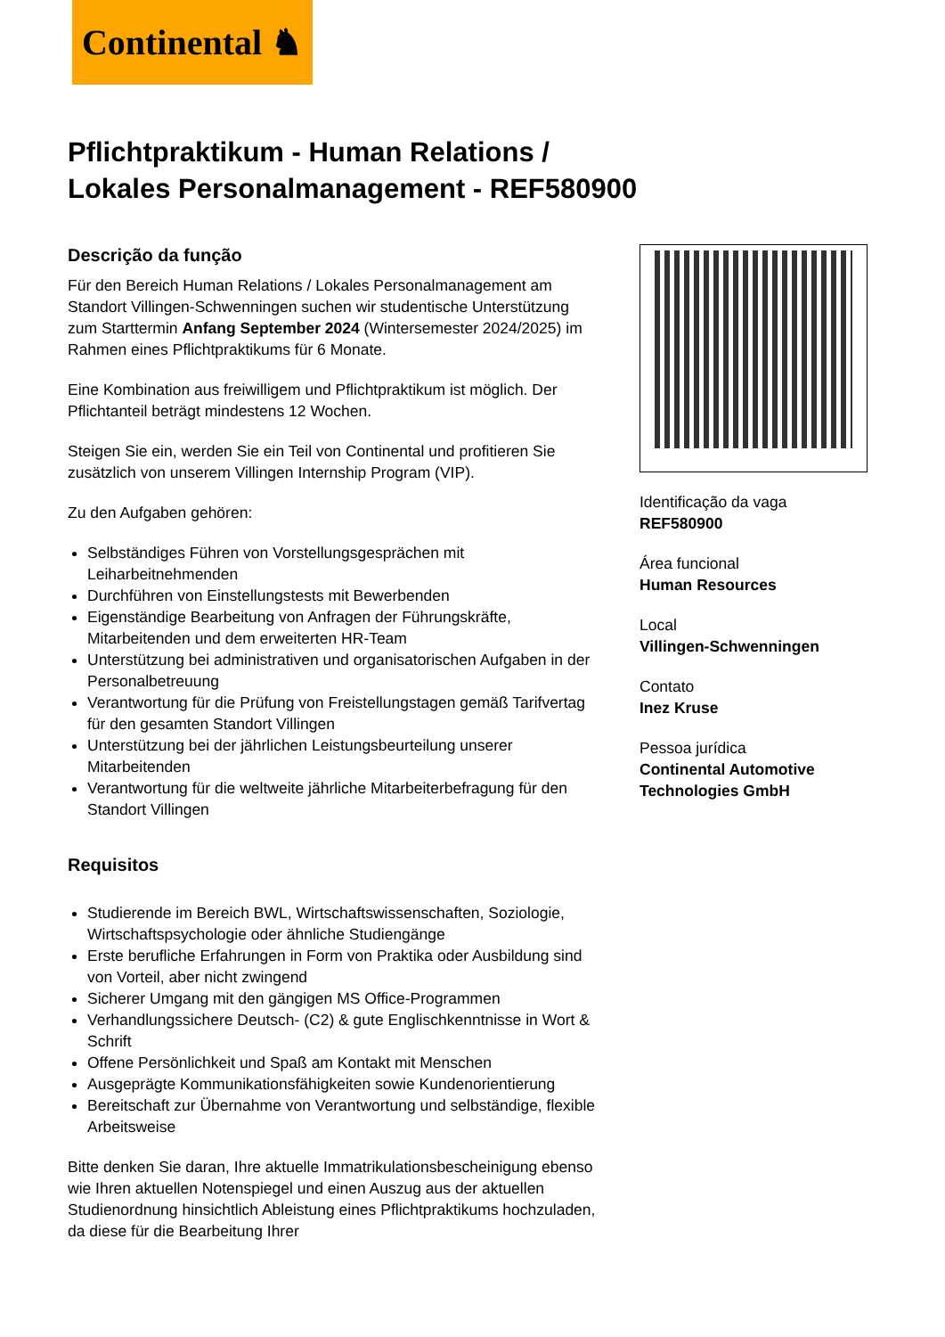Continental ♞
Pflichtpraktikum - Human Relations / Lokales Personalmanagement - REF580900
Descrição da função
Für den Bereich Human Relations / Lokales Personalmanagement am Standort Villingen-Schwenningen suchen wir studentische Unterstützung zum Starttermin Anfang September 2024 (Wintersemester 2024/2025) im Rahmen eines Pflichtpraktikums für 6 Monate.
Eine Kombination aus freiwilligem und Pflichtpraktikum ist möglich. Der Pflichtanteil beträgt mindestens 12 Wochen.
Steigen Sie ein, werden Sie ein Teil von Continental und profitieren Sie zusätzlich von unserem Villingen Internship Program (VIP).
Zu den Aufgaben gehören:
Selbständiges Führen von Vorstellungsgesprächen mit Leiharbeitnehmenden
Durchführen von Einstellungstests mit Bewerbenden
Eigenständige Bearbeitung von Anfragen der Führungskräfte, Mitarbeitenden und dem erweiterten HR-Team
Unterstützung bei administrativen und organisatorischen Aufgaben in der Personalbetreuung
Verantwortung für die Prüfung von Freistellungstagen gemäß Tarifvertag für den gesamten Standort Villingen
Unterstützung bei der jährlichen Leistungsbeurteilung unserer Mitarbeitenden
Verantwortung für die weltweite jährliche Mitarbeiterbefragung für den Standort Villingen
Requisitos
Studierende im Bereich BWL, Wirtschaftswissenschaften, Soziologie, Wirtschaftspsychologie oder ähnliche Studiengänge
Erste berufliche Erfahrungen in Form von Praktika oder Ausbildung sind von Vorteil, aber nicht zwingend
Sicherer Umgang mit den gängigen MS Office-Programmen
Verhandlungssichere Deutsch- (C2) & gute Englischkenntnisse in Wort & Schrift
Offene Persönlichkeit und Spaß am Kontakt mit Menschen
Ausgeprägte Kommunikationsfähigkeiten sowie Kundenorientierung
Bereitschaft zur Übernahme von Verantwortung und selbständige, flexible Arbeitsweise
Bitte denken Sie daran, Ihre aktuelle Immatrikulationsbescheinigung ebenso wie Ihren aktuellen Notenspiegel und einen Auszug aus der aktuellen Studienordnung hinsichtlich Ableistung eines Pflichtpraktikums hochzuladen, da diese für die Bearbeitung Ihrer
Identificação da vaga
REF580900
Área funcional
Human Resources
Local
Villingen-Schwenningen
Contato
Inez Kruse
Pessoa jurídica
Continental Automotive Technologies GmbH